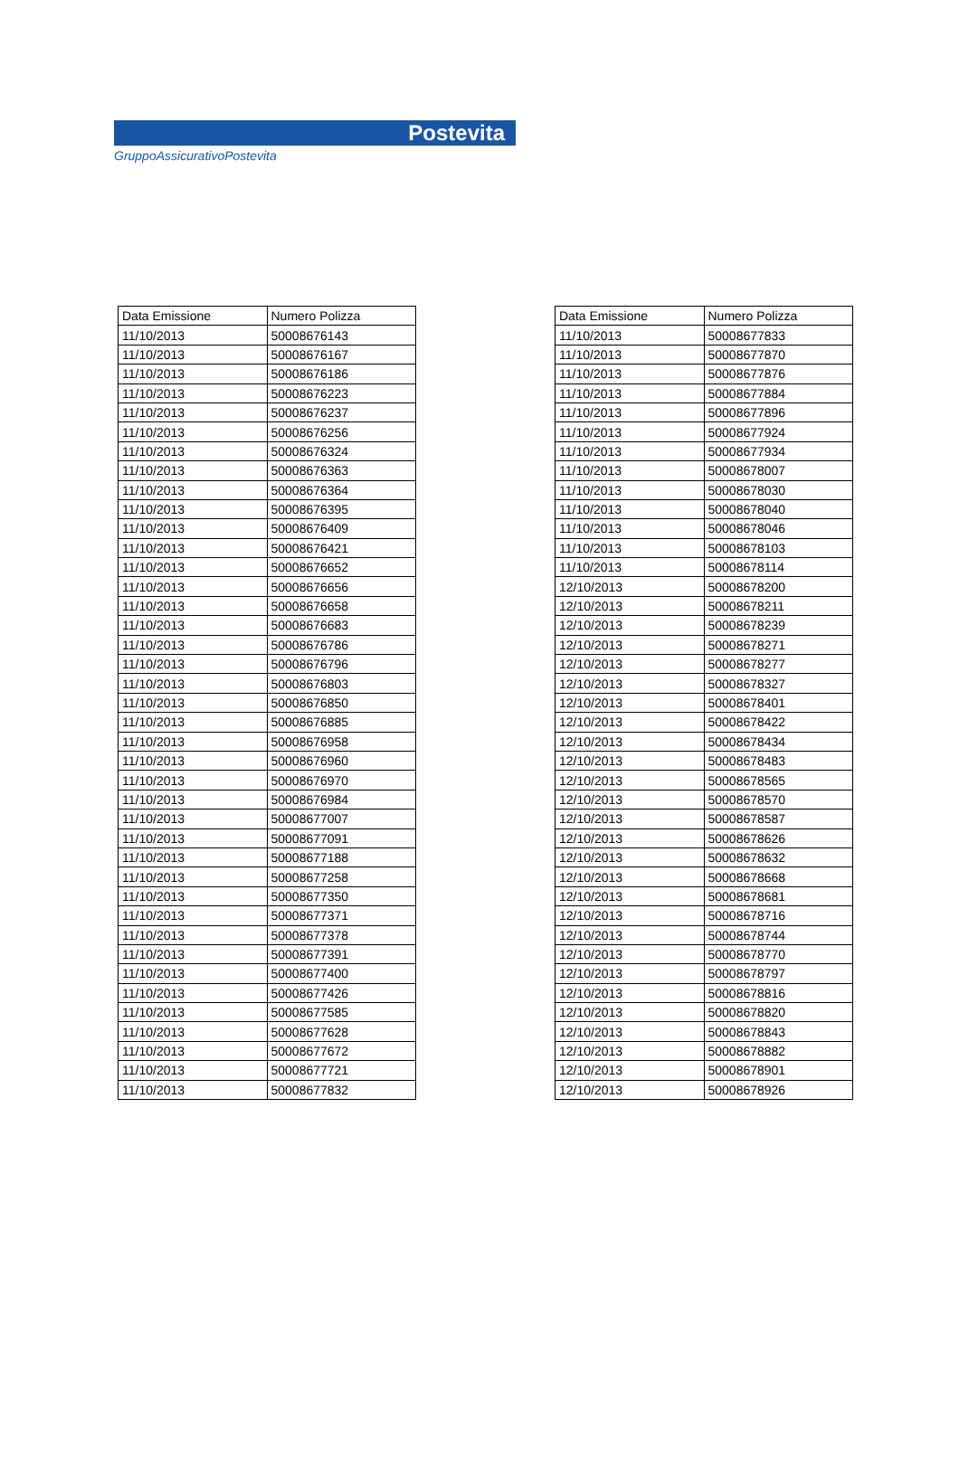Postevita
GruppoAssicurativoPostevita
| Data Emissione | Numero Polizza |
| --- | --- |
| 11/10/2013 | 50008676143 |
| 11/10/2013 | 50008676167 |
| 11/10/2013 | 50008676186 |
| 11/10/2013 | 50008676223 |
| 11/10/2013 | 50008676237 |
| 11/10/2013 | 50008676256 |
| 11/10/2013 | 50008676324 |
| 11/10/2013 | 50008676363 |
| 11/10/2013 | 50008676364 |
| 11/10/2013 | 50008676395 |
| 11/10/2013 | 50008676409 |
| 11/10/2013 | 50008676421 |
| 11/10/2013 | 50008676652 |
| 11/10/2013 | 50008676656 |
| 11/10/2013 | 50008676658 |
| 11/10/2013 | 50008676683 |
| 11/10/2013 | 50008676786 |
| 11/10/2013 | 50008676796 |
| 11/10/2013 | 50008676803 |
| 11/10/2013 | 50008676850 |
| 11/10/2013 | 50008676885 |
| 11/10/2013 | 50008676958 |
| 11/10/2013 | 50008676960 |
| 11/10/2013 | 50008676970 |
| 11/10/2013 | 50008676984 |
| 11/10/2013 | 50008677007 |
| 11/10/2013 | 50008677091 |
| 11/10/2013 | 50008677188 |
| 11/10/2013 | 50008677258 |
| 11/10/2013 | 50008677350 |
| 11/10/2013 | 50008677371 |
| 11/10/2013 | 50008677378 |
| 11/10/2013 | 50008677391 |
| 11/10/2013 | 50008677400 |
| 11/10/2013 | 50008677426 |
| 11/10/2013 | 50008677585 |
| 11/10/2013 | 50008677628 |
| 11/10/2013 | 50008677672 |
| 11/10/2013 | 50008677721 |
| 11/10/2013 | 50008677832 |
| Data Emissione | Numero Polizza |
| --- | --- |
| 11/10/2013 | 50008677833 |
| 11/10/2013 | 50008677870 |
| 11/10/2013 | 50008677876 |
| 11/10/2013 | 50008677884 |
| 11/10/2013 | 50008677896 |
| 11/10/2013 | 50008677924 |
| 11/10/2013 | 50008677934 |
| 11/10/2013 | 50008678007 |
| 11/10/2013 | 50008678030 |
| 11/10/2013 | 50008678040 |
| 11/10/2013 | 50008678046 |
| 11/10/2013 | 50008678103 |
| 11/10/2013 | 50008678114 |
| 12/10/2013 | 50008678200 |
| 12/10/2013 | 50008678211 |
| 12/10/2013 | 50008678239 |
| 12/10/2013 | 50008678271 |
| 12/10/2013 | 50008678277 |
| 12/10/2013 | 50008678327 |
| 12/10/2013 | 50008678401 |
| 12/10/2013 | 50008678422 |
| 12/10/2013 | 50008678434 |
| 12/10/2013 | 50008678483 |
| 12/10/2013 | 50008678565 |
| 12/10/2013 | 50008678570 |
| 12/10/2013 | 50008678587 |
| 12/10/2013 | 50008678626 |
| 12/10/2013 | 50008678632 |
| 12/10/2013 | 50008678668 |
| 12/10/2013 | 50008678681 |
| 12/10/2013 | 50008678716 |
| 12/10/2013 | 50008678744 |
| 12/10/2013 | 50008678770 |
| 12/10/2013 | 50008678797 |
| 12/10/2013 | 50008678816 |
| 12/10/2013 | 50008678820 |
| 12/10/2013 | 50008678843 |
| 12/10/2013 | 50008678882 |
| 12/10/2013 | 50008678901 |
| 12/10/2013 | 50008678926 |